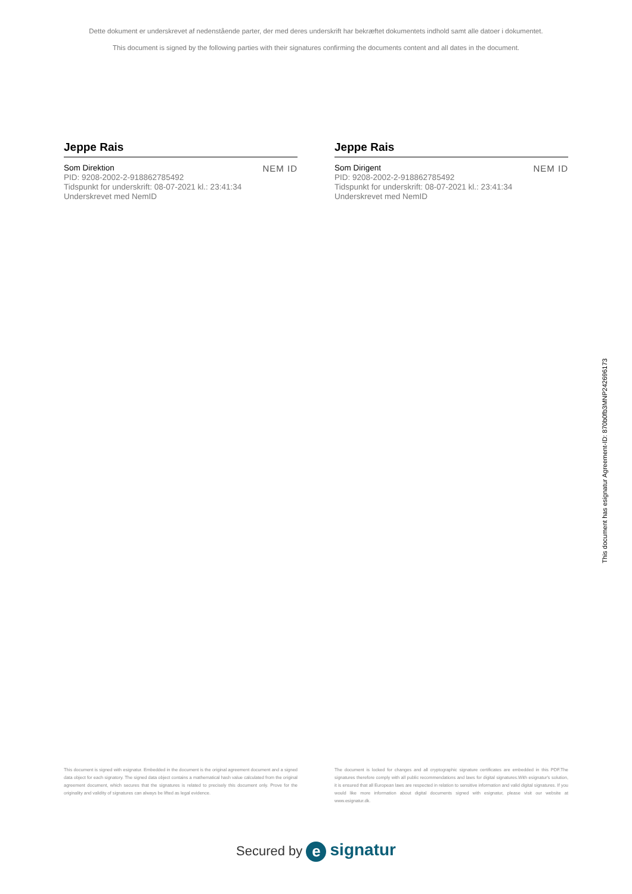Dette dokument er underskrevet af nedenstående parter, der med deres underskrift har bekræftet dokumentets indhold samt alle datoer i dokumentet.
This document is signed by the following parties with their signatures confirming the documents content and all dates in the document.
Jeppe Rais
Som Direktion
PID: 9208-2002-2-918862785492
Tidspunkt for underskrift: 08-07-2021 kl.: 23:41:34
Underskrevet med NemID
NEM ID
Jeppe Rais
Som Dirigent
PID: 9208-2002-2-918862785492
Tidspunkt for underskrift: 08-07-2021 kl.: 23:41:34
Underskrevet med NemID
NEM ID
This document has esignatur Agreement-ID: 870b0fb3MNP242696173
This document is signed with esignatur. Embedded in the document is the original agreement document and a signed data object for each signatory. The signed data object contains a mathematical hash value calculated from the original agreement document, which secures that the signatures is related to precisely this document only. Prove for the originality and validity of signatures can always be lifted as legal evidence.
The document is locked for changes and all cryptographic signature certificates are embedded in this PDF.The signatures therefore comply with all public recommendations and laws for digital signatures.With esignatur's solution, it is ensured that all European laws are respected in relation to sensitive information and valid digital signatures. If you would like more information about digital documents signed with esignatur, please visit our website at www.esignatur.dk.
Secured by e signatur